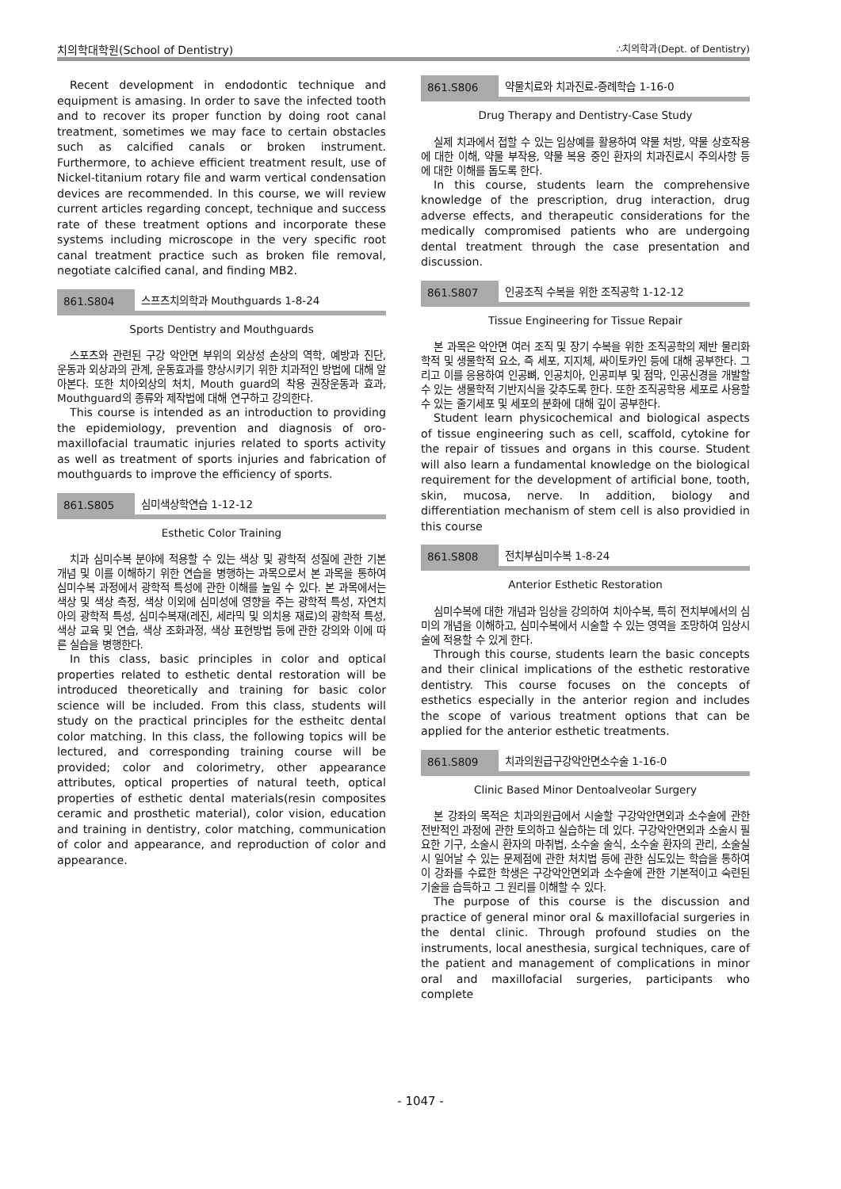치의학대학원(School of Dentistry) ∴치의학과(Dept. of Dentistry)
Recent development in endodontic technique and equipment is amasing. In order to save the infected tooth and to recover its proper function by doing root canal treatment, sometimes we may face to certain obstacles such as calcified canals or broken instrument. Furthermore, to achieve efficient treatment result, use of Nickel-titanium rotary file and warm vertical condensation devices are recommended. In this course, we will review current articles regarding concept, technique and success rate of these treatment options and incorporate these systems including microscope in the very specific root canal treatment practice such as broken file removal, negotiate calcified canal, and finding MB2.
861.S804 스프츠치의학과 Mouthguards 1-8-24
Sports Dentistry and Mouthguards
스포츠와 관련된 구강 악안면 부위의 외상성 손상의 역학, 예방과 진단, 운동과 외상과의 관계, 운동효과를 향상시키기 위한 치과적인 방법에 대해 알아본다. 또한 치아외상의 처치, Mouth guard의 착용 권장운동과 효과, Mouthguard의 종류와 제작법에 대해 연구하고 강의한다.
This course is intended as an introduction to providing the epidemiology, prevention and diagnosis of oro-maxillofacial traumatic injuries related to sports activity as well as treatment of sports injuries and fabrication of mouthguards to improve the efficiency of sports.
861.S805 심미색상학연습 1-12-12
Esthetic Color Training
치과 심미수복 분야에 적용할 수 있는 색상 및 광학적 성질에 관한 기본 개념 및 이를 이해하기 위한 연습을 병행하는 과목으로서 본 과목을 통하여 심미수복 과정에서 광학적 특성에 관한 이해를 높일 수 있다. 본 과목에서는 색상 및 색상 측정, 색상 이외에 심미성에 영향을 주는 광학적 특성, 자연치아의 광학적 특성, 심미수복재(레진, 세라믹 및 의치용 재료)의 광학적 특성, 색상 교육 및 연습, 색상 조화과정, 색상 표현방법 등에 관한 강의와 이에 따른 실습을 병행한다.
In this class, basic principles in color and optical properties related to esthetic dental restoration will be introduced theoretically and training for basic color science will be included. From this class, students will study on the practical principles for the estheitc dental color matching. In this class, the following topics will be lectured, and corresponding training course will be provided; color and colorimetry, other appearance attributes, optical properties of natural teeth, optical properties of esthetic dental materials(resin composites ceramic and prosthetic material), color vision, education and training in dentistry, color matching, communication of color and appearance, and reproduction of color and appearance.
861.S806 약물치료와 치과진료-증례학습 1-16-0
Drug Therapy and Dentistry-Case Study
실제 치과에서 접할 수 있는 임상예를 활용하여 약물 처방, 약물 상호작용에 대한 이해, 약물 부작용, 약물 복용 중인 환자의 치과진료시 주의사항 등에 대한 이해를 돕도록 한다.
In this course, students learn the comprehensive knowledge of the prescription, drug interaction, drug adverse effects, and therapeutic considerations for the medically compromised patients who are undergoing dental treatment through the case presentation and discussion.
861.S807 인공조직 수복을 위한 조직공학 1-12-12
Tissue Engineering for Tissue Repair
본 과목은 악안면 여러 조직 및 장기 수복을 위한 조직공학의 제반 물리화학적 및 생물학적 요소, 즉 세포, 지지체, 싸이토카인 등에 대해 공부한다. 그리고 이를 응용하여 인공뼈, 인공치아, 인공피부 및 점막, 인공신경을 개발할 수 있는 생물학적 기반지식을 갖추도록 한다. 또한 조직공학용 세포로 사용할 수 있는 줄기세포 및 세포의 분화에 대해 깊이 공부한다.
Student learn physicochemical and biological aspects of tissue engineering such as cell, scaffold, cytokine for the repair of tissues and organs in this course. Student will also learn a fundamental knowledge on the biological requirement for the development of artificial bone, tooth, skin, mucosa, nerve. In addition, biology and differentiation mechanism of stem cell is also providied in this course
861.S808 전치부심미수복 1-8-24
Anterior Esthetic Restoration
심미수복에 대한 개념과 임상을 강의하여 치아수복, 특히 전치부에서의 심미의 개념을 이해하고, 심미수복에서 시술할 수 있는 영역을 조망하여 임상시술에 적용할 수 있게 한다.
Through this course, students learn the basic concepts and their clinical implications of the esthetic restorative dentistry. This course focuses on the concepts of esthetics especially in the anterior region and includes the scope of various treatment options that can be applied for the anterior esthetic treatments.
861.S809 치과의원급구강악안면소수술 1-16-0
Clinic Based Minor Dentoalveolar Surgery
본 강좌의 목적은 치과의원급에서 시술할 구강악안면외과 소수술에 관한 전반적인 과정에 관한 토의하고 실습하는 데 있다. 구강악안면외과 소술시 필요한 기구, 소술시 환자의 마취법, 소수술 술식, 소수술 환자의 관리, 소술실시 일어날 수 있는 문제점에 관한 처치법 등에 관한 심도있는 학습을 통하여 이 강좌를 수료한 학생은 구강악안면외과 소수술에 관한 기본적이고 숙련된 기술을 습득하고 그 원리를 이해할 수 있다.
The purpose of this course is the discussion and practice of general minor oral & maxillofacial surgeries in the dental clinic. Through profound studies on the instruments, local anesthesia, surgical techniques, care of the patient and management of complications in minor oral and maxillofacial surgeries, participants who complete
- 1047 -